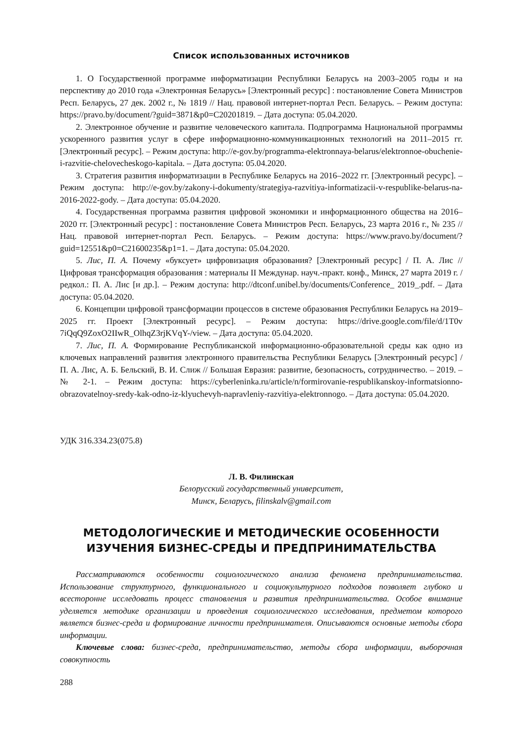Список использованных источников
1. О Государственной программе информатизации Республики Беларусь на 2003–2005 годы и на перспективу до 2010 года «Электронная Беларусь» [Электронный ресурс] : постановление Совета Министров Респ. Беларусь, 27 дек. 2002 г., № 1819 // Нац. правовой интернет-портал Респ. Беларусь. – Режим доступа: https://pravo.by/document/?guid=3871&p0=C20201819. – Дата доступа: 05.04.2020.
2. Электронное обучение и развитие человеческого капитала. Подпрограмма Национальной программы ускоренного развития услуг в сфере информационно-коммуникационных технологий на 2011–2015 гг. [Электронный ресурс]. – Режим доступа: http://e-gov.by/programma-elektronnaya-belarus/elektronnoe-obuchenie-i-razvitie-chelovecheskogo-kapitala. – Дата доступа: 05.04.2020.
3. Стратегия развития информатизации в Республике Беларусь на 2016–2022 гг. [Электронный ресурс]. – Режим доступа: http://e-gov.by/zakony-i-dokumenty/strategiya-razvitiya-informatizacii-v-respublike-belarus-na-2016-2022-gody. – Дата доступа: 05.04.2020.
4. Государственная программа развития цифровой экономики и информационного общества на 2016–2020 гг. [Электронный ресурс] : постановление Совета Министров Респ. Беларусь, 23 марта 2016 г., № 235 // Нац. правовой интернет-портал Респ. Беларусь. – Режим доступа: https://www.pravo.by/document/?guid=12551&p0=C21600235&p1=1. – Дата доступа: 05.04.2020.
5. Лис, П. А. Почему «буксует» цифровизация образования? [Электронный ресурс] / П. А. Лис // Цифровая трансформация образования : материалы II Междунар. науч.-практ. конф., Минск, 27 марта 2019 г. / редкол.: П. А. Лис [и др.]. – Режим доступа: http://dtconf.unibel.by/documents/Conference_ 2019_.pdf. – Дата доступа: 05.04.2020.
6. Концепции цифровой трансформации процессов в системе образования Республики Беларусь на 2019–2025 гг. Проект [Электронный ресурс]. – Режим доступа: https://drive.google.com/file/d/1T0v 7iQqQ9ZoxO2IIwR_OlhqZ3rjKVqY-/view. – Дата доступа: 05.04.2020.
7. Лис, П. А. Формирование Республиканской информационно-образовательной среды как одно из ключевых направлений развития электронного правительства Республики Беларусь [Электронный ресурс] / П. А. Лис, А. Б. Бельский, В. И. Слиж // Большая Евразия: развитие, безопасность, сотрудничество. – 2019. – № 2-1. – Режим доступа: https://cyberleninka.ru/article/n/formirovanie-respublikanskoy-informatsionno-obrazovatelnoy-sredy-kak-odno-iz-klyuchevyh-napravleniy-razvitiya-elektronnogo. – Дата доступа: 05.04.2020.
УДК 316.334.23(075.8)
Л. В. Филинская
Белорусский государственный университет,
Минск, Беларусь, filinskalv@gmail.com
МЕТОДОЛОГИЧЕСКИЕ И МЕТОДИЧЕСКИЕ ОСОБЕННОСТИ
ИЗУЧЕНИЯ БИЗНЕС-СРЕДЫ И ПРЕДПРИНИМАТЕЛЬСТВА
Рассматриваются особенности социологического анализа феномена предпринимательства. Использование структурного, функционального и социокультурного подходов позволяет глубоко и всесторонне исследовать процесс становления и развития предпринимательства. Особое внимание уделяется методике организации и проведения социологического исследования, предметом которого является бизнес-среда и формирование личности предпринимателя. Описываются основные методы сбора информации.
Ключевые слова: бизнес-среда, предпринимательство, методы сбора информации, выборочная совокупность
288